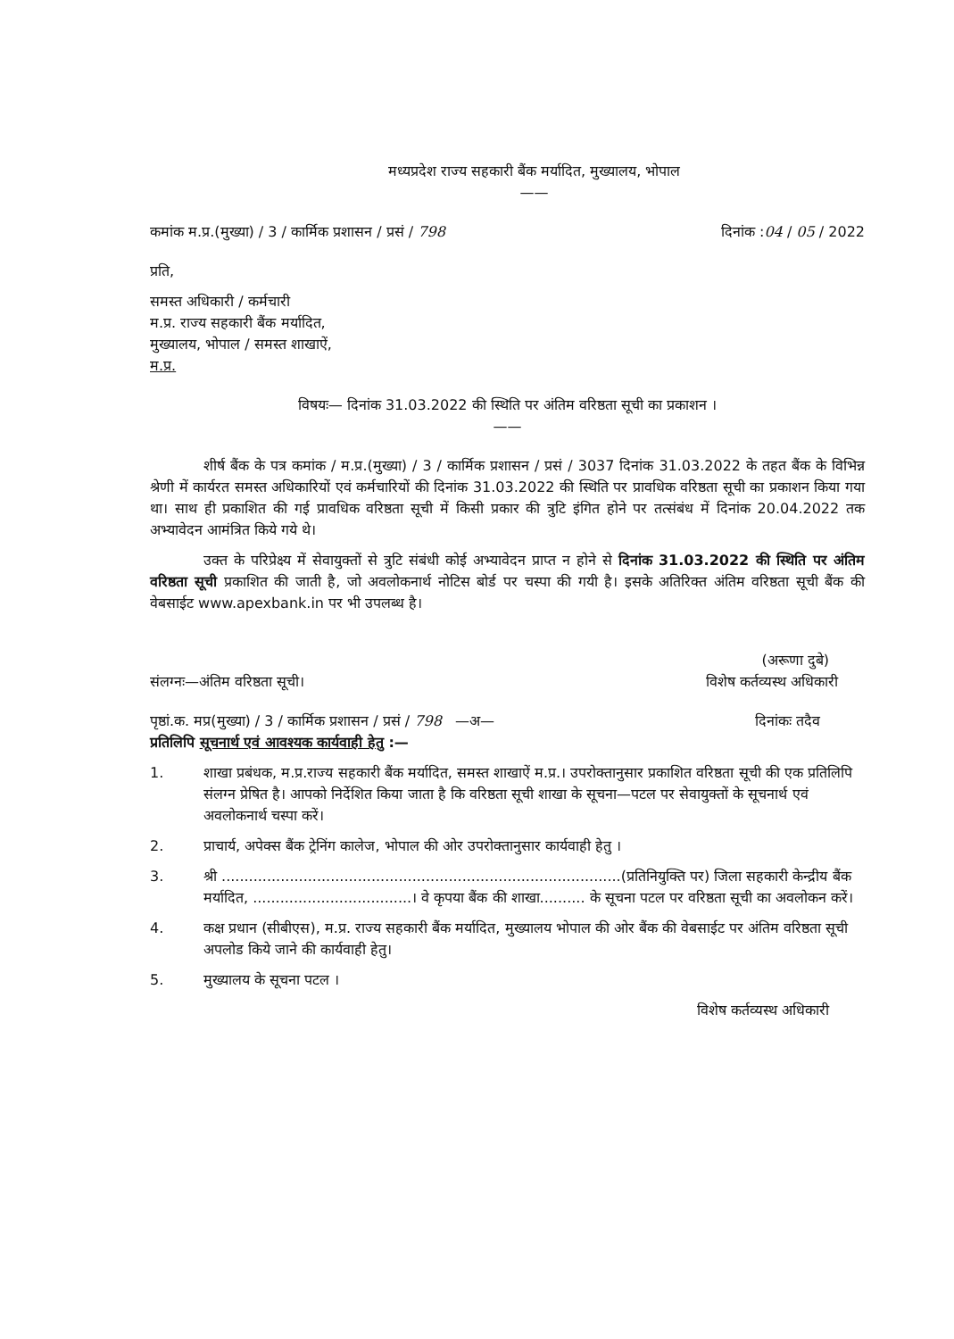मध्यप्रदेश राज्य सहकारी बैंक मर्यादित, मुख्यालय, भोपाल
——
कमांक म.प्र.(मुख्या) / 3 / कार्मिक प्रशासन / प्रसं / 798 दिनांक :04 / 05 / 2022
प्रति,
समस्त अधिकारी / कर्मचारी
म.प्र. राज्य सहकारी बैंक मर्यादित,
मुख्यालय, भोपाल / समस्त शाखाऐं,
म.प्र.
विषयः— दिनांक 31.03.2022 की स्थिति पर अंतिम वरिष्ठता सूची का प्रकाशन ।
——
शीर्ष बैंक के पत्र कमांक / म.प्र.(मुख्या) / 3 / कार्मिक प्रशासन / प्रसं / 3037 दिनांक 31.03.2022 के तहत बैंक के विभिन्न श्रेणी में कार्यरत समस्त अधिकारियों एवं कर्मचारियों की दिनांक 31.03.2022 की स्थिति पर प्रावधिक वरिष्ठता सूची का प्रकाशन किया गया था। साथ ही प्रकाशित की गई प्रावधिक वरिष्ठता सूची में किसी प्रकार की त्रुटि इंगित होने पर तत्संबंध में दिनांक 20.04.2022 तक अभ्यावेदन आमंत्रित किये गये थे।
उक्त के परिप्रेक्ष्य में सेवायुक्तों से त्रुटि संबंधी कोई अभ्यावेदन प्राप्त न होने से दिनांक 31.03.2022 की स्थिति पर अंतिम वरिष्ठता सूची प्रकाशित की जाती है, जो अवलोकनार्थ नोटिस बोर्ड पर चस्पा की गयी है। इसके अतिरिक्त अंतिम वरिष्ठता सूची बैंक की वेबसाईट www.apexbank.in पर भी उपलब्ध है।
(अरूणा दुबे)
संलग्नः—अंतिम वरिष्ठता सूची। विशेष कर्तव्यस्थ अधिकारी
पृष्ठां.क. मप्र(मुख्या) / 3 / कार्मिक प्रशासन / प्रसं / 798 —अ— दिनांकः तदैव
प्रतिलिपि सूचनार्थ एवं आवश्यक कार्यवाही हेतु :—
1. शाखा प्रबंधक, म.प्र.राज्य सहकारी बैंक मर्यादित, समस्त शाखाऐं म.प्र.। उपरोक्तानुसार प्रकाशित वरिष्ठता सूची की एक प्रतिलिपि संलग्न प्रेषित है। आपको निर्देशित किया जाता है कि वरिष्ठता सूची शाखा के सूचना—पटल पर सेवायुक्तों के सूचनार्थ एवं अवलोकनार्थ चस्पा करें।
2. प्राचार्य, अपेक्स बैंक ट्रेनिंग कालेज, भोपाल की ओर उपरोक्तानुसार कार्यवाही हेतु ।
3. श्री ........................................................................................(प्रतिनियुक्ति पर) जिला सहकारी केन्द्रीय बैंक मर्यादित, ...................................। वे कृपया बैंक की शाखा.......... के सूचना पटल पर वरिष्ठता सूची का अवलोकन करें।
4. कक्ष प्रधान (सीबीएस), म.प्र. राज्य सहकारी बैंक मर्यादित, मुख्यालय भोपाल की ओर बैंक की वेबसाईट पर अंतिम वरिष्ठता सूची अपलोड किये जाने की कार्यवाही हेतु।
5. मुख्यालय के सूचना पटल ।
विशेष कर्तव्यस्थ अधिकारी